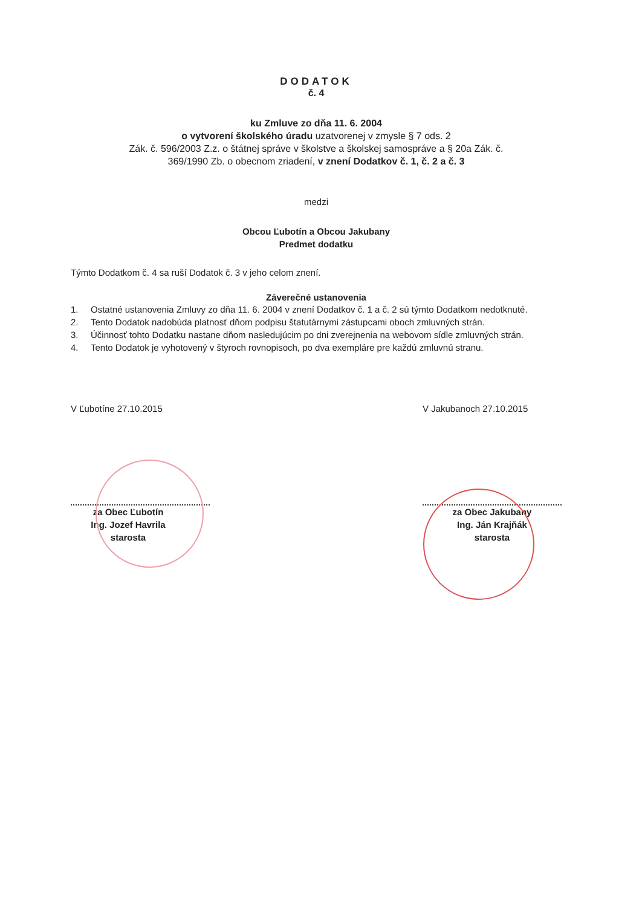DODATOK
č. 4
ku Zmluve zo dňa 11. 6. 2004
o vytvorení školského úradu uzatvorenej v zmysle § 7 ods. 2
Zák. č. 596/2003 Z.z. o štátnej správe v školstve a školskej samospráve a § 20a Zák. č.
369/1990 Zb. o obecnom zriadení, v znení Dodatkov č. 1, č. 2 a č. 3
medzi
Obcou Ľubotín a Obcou Jakubany
Predmet dodatku
Týmto Dodatkom č. 4 sa ruší Dodatok č. 3 v jeho celom znení.
Záverečné ustanovenia
1. Ostatné ustanovenia Zmluvy zo dňa 11. 6. 2004 v znení Dodatkov č. 1 a č. 2 sú týmto Dodatkom nedotknuté.
2. Tento Dodatok nadobúda platnosť dňom podpisu štatutárnymi zástupcami oboch zmluvných strán.
3. Účinnosť tohto Dodatku nastane dňom nasledujúcim po dni zverejnenia na webovom sídle zmluvných strán.
4. Tento Dodatok je vyhotovený v štyroch rovnopisoch, po dva exempláre pre každú zmluvnú stranu.
V Ľubotíne 27.10.2015
za Obec Ľubotín
Ing. Jozef Havrila
starosta
V Jakubanoch 27.10.2015
za Obec Jakubany
Ing. Ján Krajňák
starosta